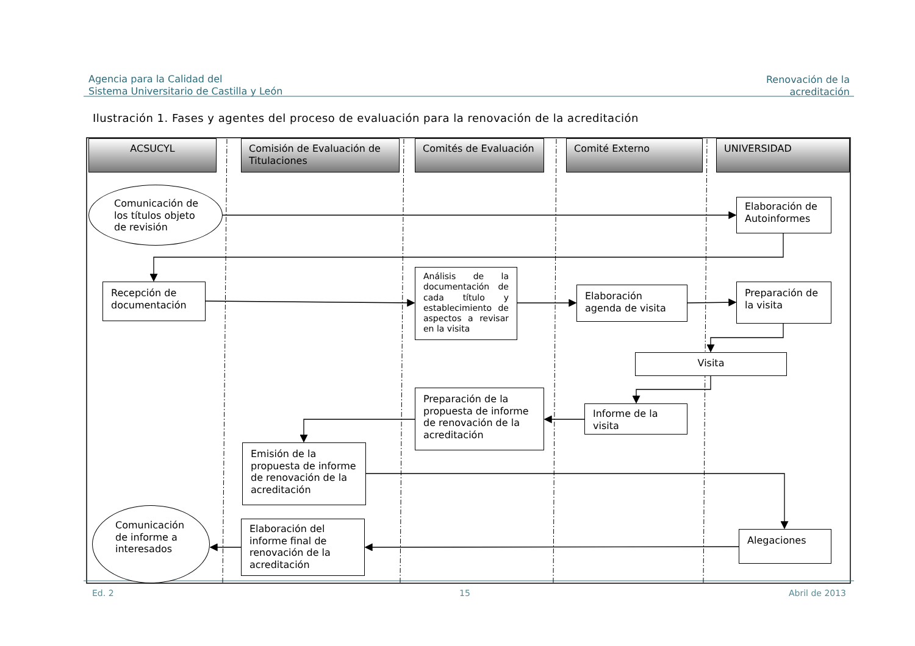Agencia para la Calidad del
Sistema Universitario de Castilla y León
Renovación de la acreditación
Ilustración 1. Fases y agentes del proceso de evaluación para la renovación de la acreditación
ACSUCYL
Comisión de Evaluación de Titulaciones
Comités de Evaluación
Comité Externo
UNIVERSIDAD
Comunicación de
los títulos objeto
de revisión
Elaboración de Autoinformes
Recepción de documentación
Análisis de la documentación de cada título y establecimiento de aspectos a revisar en la visita
Elaboración agenda de visita
Preparación de la visita
Visita
Informe de la visita
Preparación de la propuesta de informe de renovación de la acreditación
Emisión de la propuesta de informe de renovación de la acreditación
Alegaciones
Elaboración del informe final de renovación de la acreditación
Comunicación
de informe a
interesados
Ed. 2
15
Abril de 2013